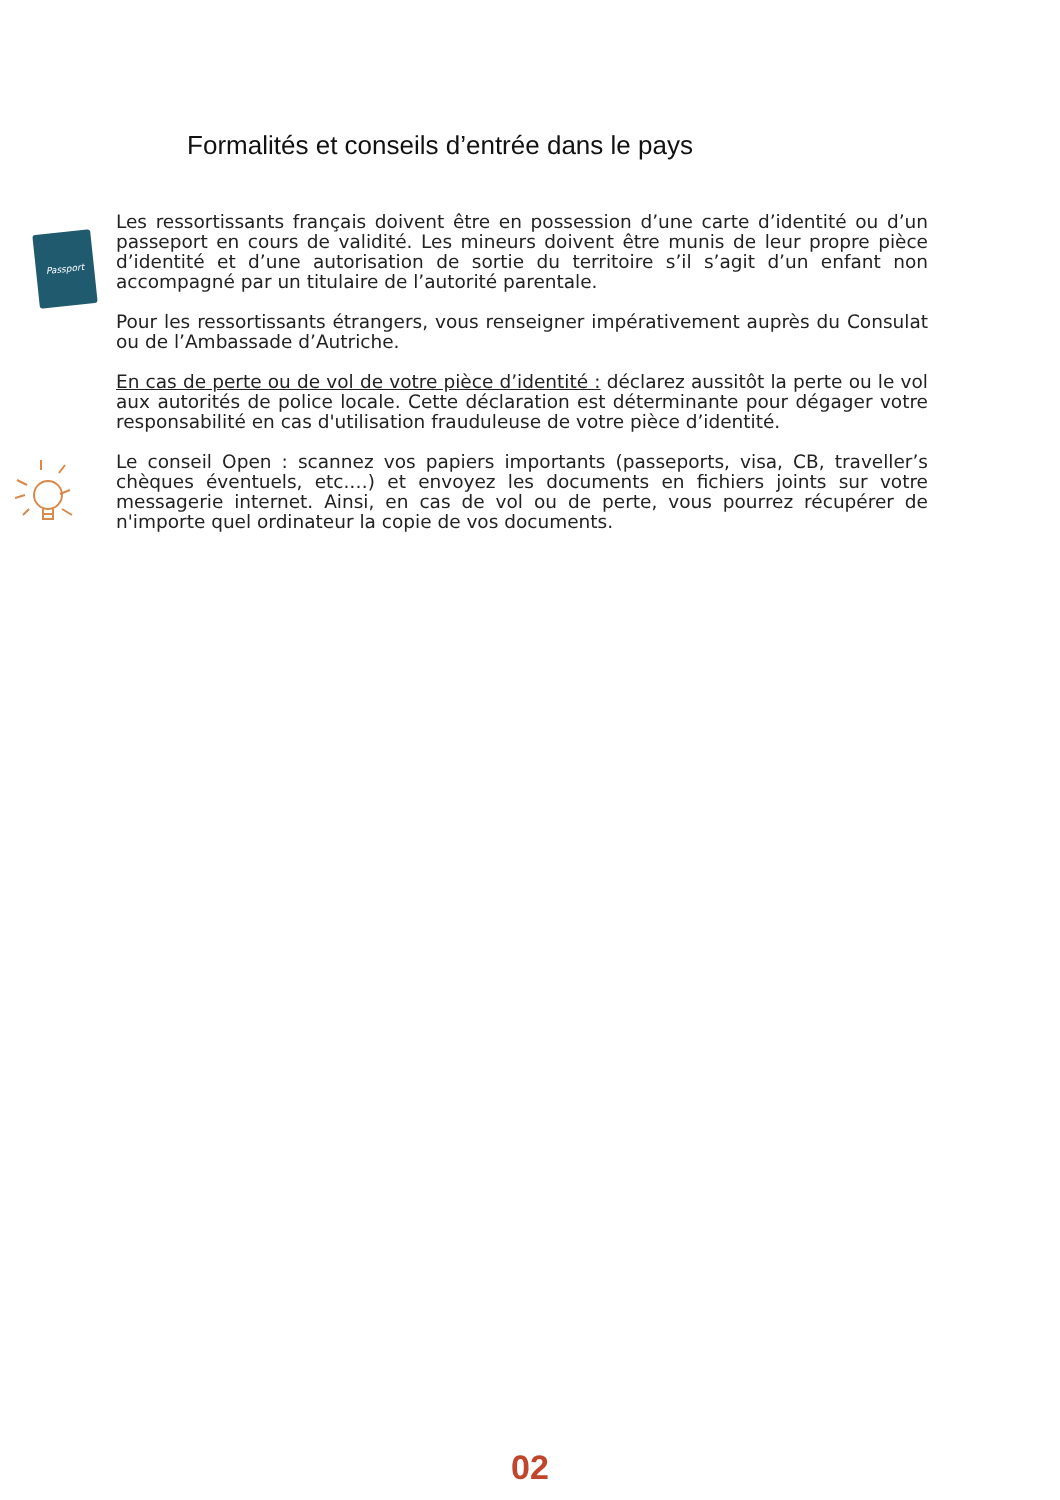Formalités et conseils d’entrée dans le pays
Passport
Les ressortissants français doivent être en possession d’une carte d’identité ou d’un passeport en cours de validité. Les mineurs doivent être munis de leur propre pièce d’identité et d’une autorisation de sortie du territoire s’il s’agit d’un enfant non accompagné par un titulaire de l’autorité parentale.
Pour les ressortissants étrangers, vous renseigner impérativement auprès du Consulat ou de l’Ambassade d’Autriche.
En cas de perte ou de vol de votre pièce d’identité : déclarez aussitôt la perte ou le vol aux autorités de police locale. Cette déclaration est déterminante pour dégager votre responsabilité en cas d'utilisation frauduleuse de votre pièce d’identité.
Le conseil Open : scannez vos papiers importants (passeports, visa, CB, traveller’s chèques éventuels, etc.…) et envoyez les documents en fichiers joints sur votre messagerie internet. Ainsi, en cas de vol ou de perte, vous pourrez récupérer de n'importe quel ordinateur la copie de vos documents.
02